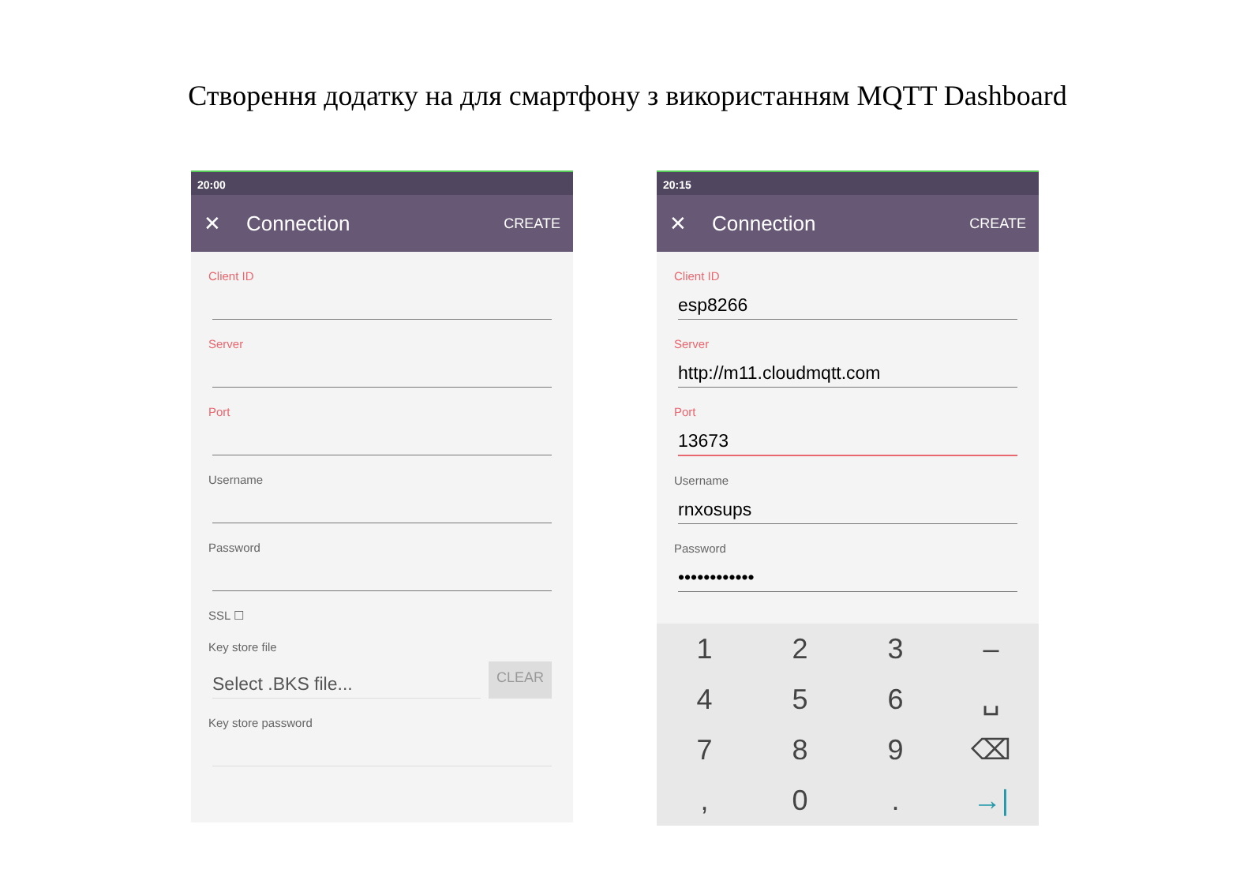Створення додатку на для смартфону з використанням MQTT Dashboard
20:00
✕ Connection CREATE
Client ID
Server
Port
Username
Password
SSL ☐
Key store file
Select .BKS file...
CLEAR
Key store password
20:15
✕ Connection CREATE
Client ID
esp8266
Server
http://m11.cloudmqtt.com
Port
13673
Username
rnxosups
Password
••••••••••••
1
2
3
–
4
5
6
␣
7
8
9
⌫
,
0
.
→|